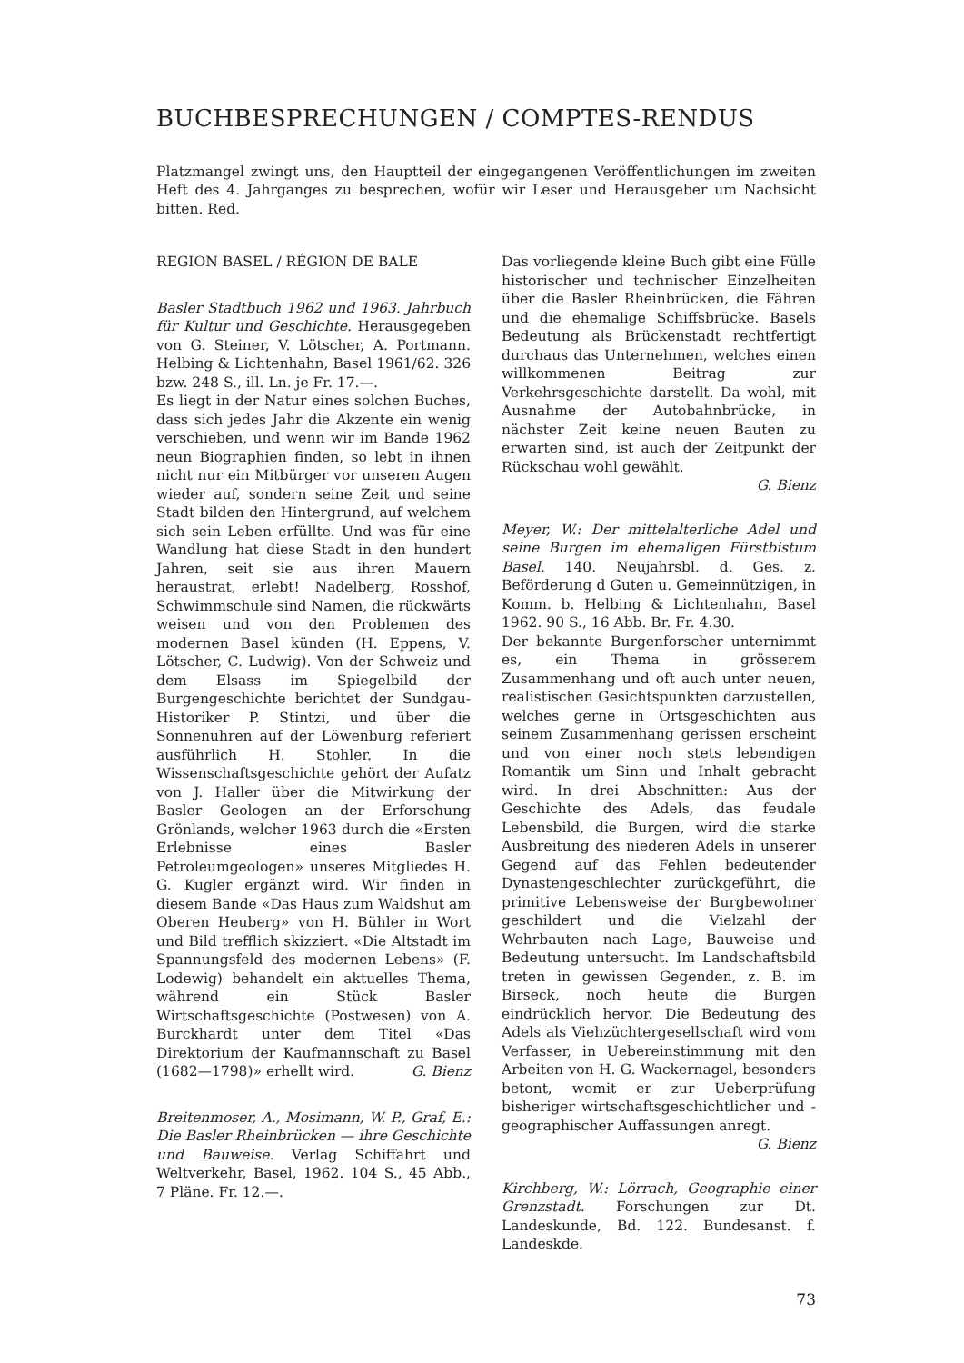BUCHBESPRECHUNGEN / COMPTES-RENDUS
Platzmangel zwingt uns, den Hauptteil der eingegangenen Veröffentlichungen im zweiten Heft des 4. Jahrganges zu besprechen, wofür wir Leser und Herausgeber um Nachsicht bitten. Red.
REGION BASEL / RÉGION DE BALE
Basler Stadtbuch 1962 und 1963. Jahrbuch für Kultur und Geschichte. Herausgegeben von G. Steiner, V. Lötscher, A. Portmann. Helbing & Lichtenhahn, Basel 1961/62. 326 bzw. 248 S., ill. Ln. je Fr. 17.—.
Es liegt in der Natur eines solchen Buches, dass sich jedes Jahr die Akzente ein wenig verschieben, und wenn wir im Bande 1962 neun Biographien finden, so lebt in ihnen nicht nur ein Mitbürger vor unseren Augen wieder auf, sondern seine Zeit und seine Stadt bilden den Hintergrund, auf welchem sich sein Leben erfüllte. Und was für eine Wandlung hat diese Stadt in den hundert Jahren, seit sie aus ihren Mauern heraustrat, erlebt! Nadelberg, Rosshof, Schwimmschule sind Namen, die rückwärts weisen und von den Problemen des modernen Basel künden (H. Eppens, V. Lötscher, C. Ludwig). Von der Schweiz und dem Elsass im Spiegelbild der Burgengeschichte berichtet der Sundgau-Historiker P. Stintzi, und über die Sonnenuhren auf der Löwenburg referiert ausführlich H. Stohler. In die Wissenschaftsgeschichte gehört der Aufatz von J. Haller über die Mitwirkung der Basler Geologen an der Erforschung Grönlands, welcher 1963 durch die «Ersten Erlebnisse eines Basler Petroleumgeologen» unseres Mitgliedes H. G. Kugler ergänzt wird. Wir finden in diesem Bande «Das Haus zum Waldshut am Oberen Heuberg» von H. Bühler in Wort und Bild trefflich skizziert. «Die Altstadt im Spannungsfeld des modernen Lebens» (F. Lodewig) behandelt ein aktuelles Thema, während ein Stück Basler Wirtschaftsgeschichte (Postwesen) von A. Burckhardt unter dem Titel «Das Direktorium der Kaufmannschaft zu Basel (1682—1798)» erhellt wird. G. Bienz
Breitenmoser, A., Mosimann, W. P., Graf, E.: Die Basler Rheinbrücken — ihre Geschichte und Bauweise. Verlag Schiffahrt und Weltverkehr, Basel, 1962. 104 S., 45 Abb., 7 Pläne. Fr. 12.—.
Das vorliegende kleine Buch gibt eine Fülle historischer und technischer Einzelheiten über die Basler Rheinbrücken, die Fähren und die ehemalige Schiffsbrücke. Basels Bedeutung als Brückenstadt rechtfertigt durchaus das Unternehmen, welches einen willkommenen Beitrag zur Verkehrsgeschichte darstellt. Da wohl, mit Ausnahme der Autobahnbrücke, in nächster Zeit keine neuen Bauten zu erwarten sind, ist auch der Zeitpunkt der Rückschau wohl gewählt.
G. Bienz
Meyer, W.: Der mittelalterliche Adel und seine Burgen im ehemaligen Fürstbistum Basel. 140. Neujahrsbl. d. Ges. z. Beförderung d Guten u. Gemeinnützigen, in Komm. b. Helbing & Lichtenhahn, Basel 1962. 90 S., 16 Abb. Br. Fr. 4.30.
Der bekannte Burgenforscher unternimmt es, ein Thema in grösserem Zusammenhang und oft auch unter neuen, realistischen Gesichtspunkten darzustellen, welches gerne in Ortsgeschichten aus seinem Zusammenhang gerissen erscheint und von einer noch stets lebendigen Romantik um Sinn und Inhalt gebracht wird. In drei Abschnitten: Aus der Geschichte des Adels, das feudale Lebensbild, die Burgen, wird die starke Ausbreitung des niederen Adels in unserer Gegend auf das Fehlen bedeutender Dynastengeschlechter zurückgeführt, die primitive Lebensweise der Burgbewohner geschildert und die Vielzahl der Wehrbauten nach Lage, Bauweise und Bedeutung untersucht. Im Landschaftsbild treten in gewissen Gegenden, z. B. im Birseck, noch heute die Burgen eindrücklich hervor. Die Bedeutung des Adels als Viehzüchtergesellschaft wird vom Verfasser, in Uebereinstimmung mit den Arbeiten von H. G. Wackernagel, besonders betont, womit er zur Ueberprüfung bisheriger wirtschaftsgeschichtlicher und -geographischer Auffassungen anregt.
G. Bienz
Kirchberg, W.: Lörrach, Geographie einer Grenzstadt. Forschungen zur Dt. Landeskunde, Bd. 122. Bundesanst. f. Landeskde.
73